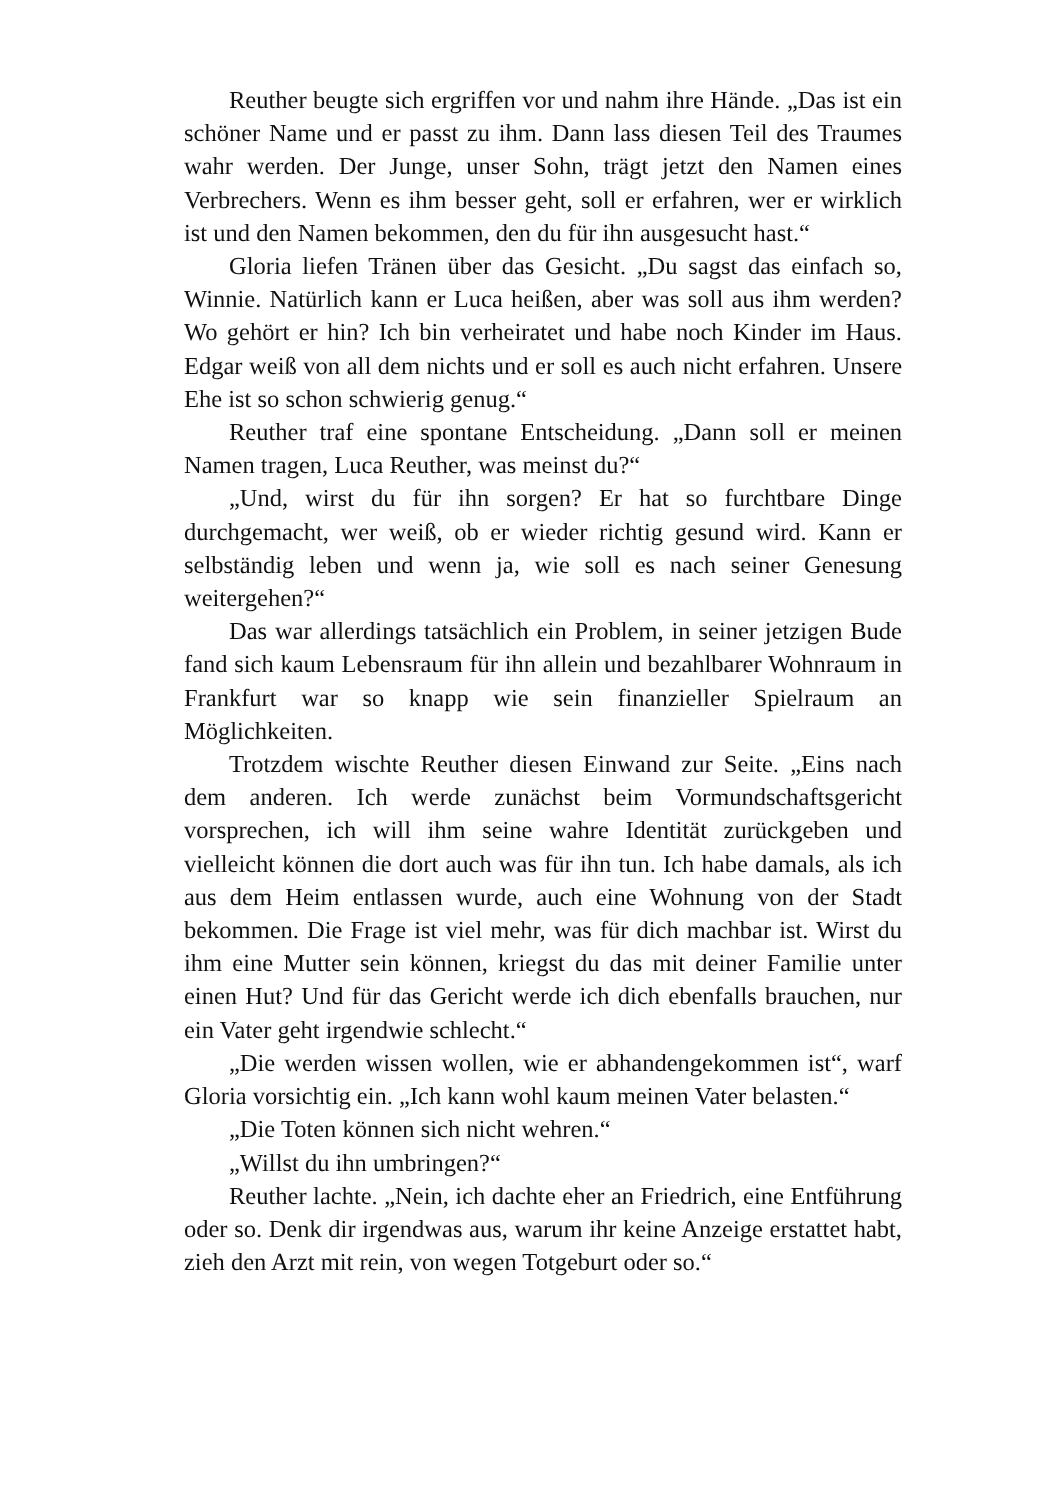Reuther beugte sich ergriffen vor und nahm ihre Hände. „Das ist ein schöner Name und er passt zu ihm. Dann lass die­sen Teil des Traumes wahr werden. Der Junge, unser Sohn, trägt jetzt den Namen eines Verbrechers. Wenn es ihm besser geht, soll er erfahren, wer er wirklich ist und den Namen be­kommen, den du für ihn ausgesucht hast.“
Gloria liefen Tränen über das Gesicht. „Du sagst das ein­fach so, Winnie. Natürlich kann er Luca heißen, aber was soll aus ihm werden? Wo gehört er hin? Ich bin verheiratet und habe noch Kinder im Haus. Edgar weiß von all dem nichts und er soll es auch nicht erfahren. Unsere Ehe ist so schon schwierig genug.“
Reuther traf eine spontane Entscheidung. „Dann soll er meinen Namen tragen, Luca Reuther, was meinst du?“
„Und, wirst du für ihn sorgen? Er hat so furchtbare Dinge durchgemacht, wer weiß, ob er wieder richtig gesund wird. Kann er selbständig leben und wenn ja, wie soll es nach seiner Genesung weitergehen?“
Das war allerdings tatsächlich ein Problem, in seiner jetzi­gen Bude fand sich kaum Lebensraum für ihn allein und be­zahlbarer Wohnraum in Frankfurt war so knapp wie sein finan­zieller Spielraum an Möglichkeiten.
Trotzdem wischte Reuther diesen Einwand zur Seite. „Eins nach dem anderen. Ich werde zunächst beim Vormundschafts­gericht vorsprechen, ich will ihm seine wahre Identität zurück­geben und vielleicht können die dort auch was für ihn tun. Ich habe damals, als ich aus dem Heim entlassen wurde, auch eine Wohnung von der Stadt bekommen. Die Frage ist viel mehr, was für dich machbar ist. Wirst du ihm eine Mutter sein kön­nen, kriegst du das mit deiner Familie unter einen Hut? Und für das Gericht werde ich dich ebenfalls brauchen, nur ein Vater geht irgendwie schlecht.“
„Die werden wissen wollen, wie er abhandengekommen ist“, warf Gloria vorsichtig ein. „Ich kann wohl kaum meinen Vater belasten.“
„Die Toten können sich nicht wehren.“
„Willst du ihn umbringen?“
Reuther lachte. „Nein, ich dachte eher an Friedrich, eine Entführung oder so. Denk dir irgendwas aus, warum ihr keine Anzeige erstattet habt, zieh den Arzt mit rein, von wegen Tot­geburt oder so.“